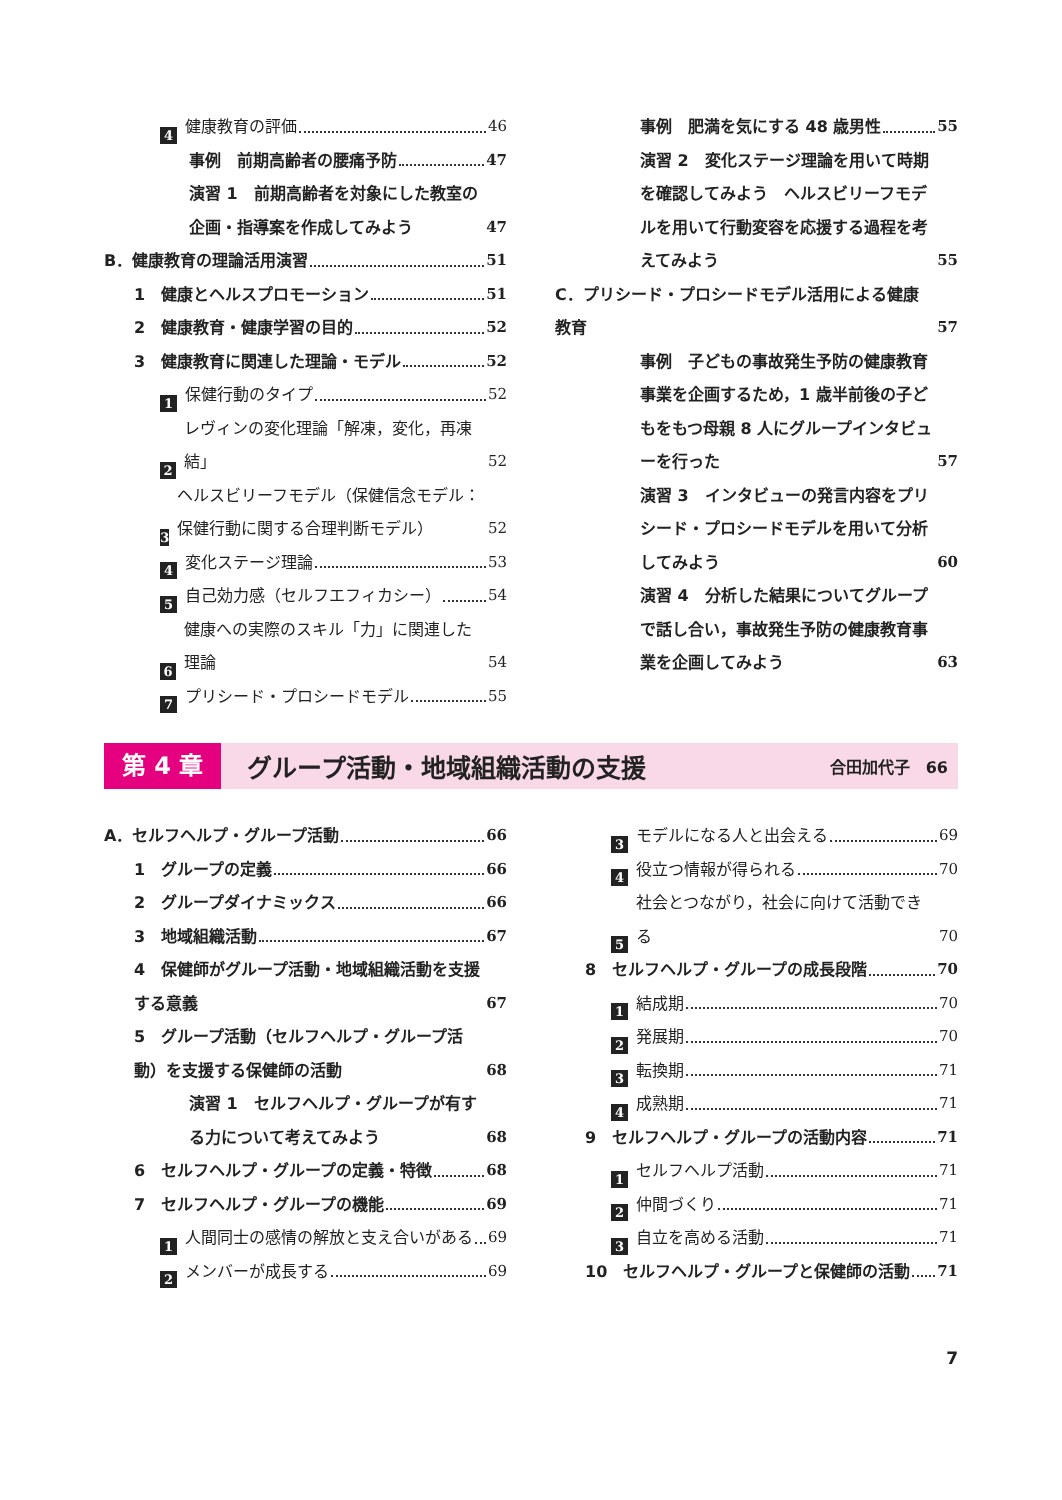4 健康教育の評価 46
事例　前期高齢者の腰痛予防 47
演習 1　前期高齢者を対象にした教室の企画・指導案を作成してみよう 47
B．健康教育の理論活用演習 51
1　健康とヘルスプロモーション 51
2　健康教育・健康学習の目的 52
3　健康教育に関連した理論・モデル 52
1 保健行動のタイプ 52
2 レヴィンの変化理論「解凍，変化，再凍結」 52
3 ヘルスビリーフモデル（保健信念モデル：保健行動に関する合理判断モデル） 52
4 変化ステージ理論 53
5 自己効力感（セルフエフィカシー） 54
6 健康への実際のスキル「力」に関連した理論 54
7 プリシード・プロシードモデル 55
事例　肥満を気にする 48 歳男性 55
演習 2　変化ステージ理論を用いて時期を確認してみよう　ヘルスビリーフモデルを用いて行動変容を応援する過程を考えてみよう 55
C．プリシード・プロシードモデル活用による健康教育 57
事例　子どもの事故発生予防の健康教育事業を企画するため，1 歳半前後の子どもをもつ母親 8 人にグループインタビューを行った 57
演習 3　インタビューの発言内容をプリシード・プロシードモデルを用いて分析してみよう 60
演習 4　分析した結果についてグループで話し合い，事故発生予防の健康教育事業を企画してみよう 63
第 4 章 グループ活動・地域組織活動の支援 合田加代子　66
A．セルフヘルプ・グループ活動 66
1　グループの定義 66
2　グループダイナミックス 66
3　地域組織活動 67
4　保健師がグループ活動・地域組織活動を支援する意義 67
5　グループ活動（セルフヘルプ・グループ活動）を支援する保健師の活動 68
演習 1　セルフヘルプ・グループが有する力について考えてみよう 68
6　セルフヘルプ・グループの定義・特徴 68
7　セルフヘルプ・グループの機能 69
1 人間同士の感情の解放と支え合いがある 69
2 メンバーが成長する 69
3 モデルになる人と出会える 69
4 役立つ情報が得られる 70
5 社会とつながり，社会に向けて活動できる 70
8　セルフヘルプ・グループの成長段階 70
1 結成期 70
2 発展期 70
3 転換期 71
4 成熟期 71
9　セルフヘルプ・グループの活動内容 71
1 セルフヘルプ活動 71
2 仲間づくり 71
3 自立を高める活動 71
10　セルフヘルプ・グループと保健師の活動 71
7